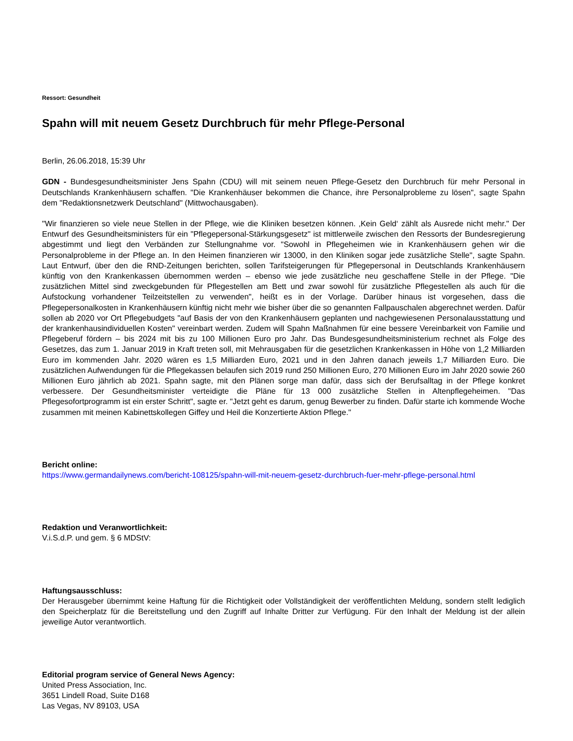Ressort: Gesundheit
Spahn will mit neuem Gesetz Durchbruch für mehr Pflege-Personal
Berlin, 26.06.2018, 15:39 Uhr
GDN - Bundesgesundheitsminister Jens Spahn (CDU) will mit seinem neuen Pflege-Gesetz den Durchbruch für mehr Personal in Deutschlands Krankenhäusern schaffen. "Die Krankenhäuser bekommen die Chance, ihre Personalprobleme zu lösen", sagte Spahn dem "Redaktionsnetzwerk Deutschland" (Mittwochausgaben).
"Wir finanzieren so viele neue Stellen in der Pflege, wie die Kliniken besetzen können. ‚Kein Geld‘ zählt als Ausrede nicht mehr." Der Entwurf des Gesundheitsministers für ein "Pflegepersonal-Stärkungsgesetz" ist mittlerweile zwischen den Ressorts der Bundesregierung abgestimmt und liegt den Verbänden zur Stellungnahme vor. "Sowohl in Pflegeheimen wie in Krankenhäusern gehen wir die Personalprobleme in der Pflege an. In den Heimen finanzieren wir 13000, in den Kliniken sogar jede zusätzliche Stelle", sagte Spahn. Laut Entwurf, über den die RND-Zeitungen berichten, sollen Tarifsteigerungen für Pflegepersonal in Deutschlands Krankenhäusern künftig von den Krankenkassen übernommen werden – ebenso wie jede zusätzliche neu geschaffene Stelle in der Pflege. "Die zusätzlichen Mittel sind zweckgebunden für Pflegestellen am Bett und zwar sowohl für zusätzliche Pflegestellen als auch für die Aufstockung vorhandener Teilzeitstellen zu verwenden", heißt es in der Vorlage. Darüber hinaus ist vorgesehen, dass die Pflegepersonalkosten in Krankenhäusern künftig nicht mehr wie bisher über die so genannten Fallpauschalen abgerechnet werden. Dafür sollen ab 2020 vor Ort Pflegebudgets "auf Basis der von den Krankenhäusern geplanten und nachgewiesenen Personalausstattung und der krankenhausindividuellen Kosten" vereinbart werden. Zudem will Spahn Maßnahmen für eine bessere Vereinbarkeit von Familie und Pflegeberuf fördern – bis 2024 mit bis zu 100 Millionen Euro pro Jahr. Das Bundesgesundheitsministerium rechnet als Folge des Gesetzes, das zum 1. Januar 2019 in Kraft treten soll, mit Mehrausgaben für die gesetzlichen Krankenkassen in Höhe von 1,2 Milliarden Euro im kommenden Jahr. 2020 wären es 1,5 Milliarden Euro, 2021 und in den Jahren danach jeweils 1,7 Milliarden Euro. Die zusätzlichen Aufwendungen für die Pflegekassen belaufen sich 2019 rund 250 Millionen Euro, 270 Millionen Euro im Jahr 2020 sowie 260 Millionen Euro jährlich ab 2021. Spahn sagte, mit den Plänen sorge man dafür, dass sich der Berufsalltag in der Pflege konkret verbessere. Der Gesundheitsminister verteidigte die Pläne für 13 000 zusätzliche Stellen in Altenpflegeheimen. "Das Pflegesofortprogramm ist ein erster Schritt", sagte er. "Jetzt geht es darum, genug Bewerber zu finden. Dafür starte ich kommende Woche zusammen mit meinen Kabinettskollegen Giffey und Heil die Konzertierte Aktion Pflege."
Bericht online:
https://www.germandailynews.com/bericht-108125/spahn-will-mit-neuem-gesetz-durchbruch-fuer-mehr-pflege-personal.html
Redaktion und Veranwortlichkeit:
V.i.S.d.P. und gem. § 6 MDStV:
Haftungsausschluss:
Der Herausgeber übernimmt keine Haftung für die Richtigkeit oder Vollständigkeit der veröffentlichten Meldung, sondern stellt lediglich den Speicherplatz für die Bereitstellung und den Zugriff auf Inhalte Dritter zur Verfügung. Für den Inhalt der Meldung ist der allein jeweilige Autor verantwortlich.
Editorial program service of General News Agency:
United Press Association, Inc.
3651 Lindell Road, Suite D168
Las Vegas, NV 89103, USA